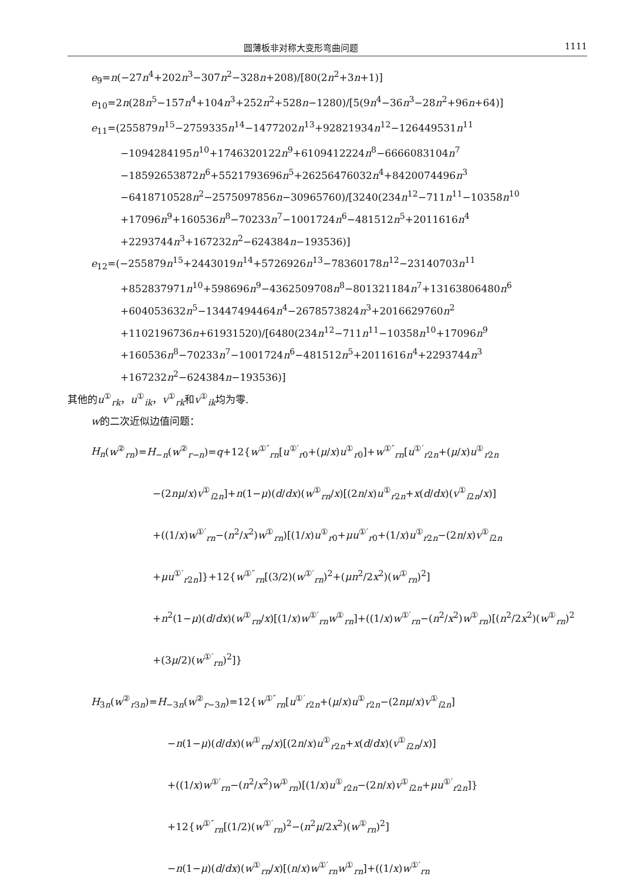圆薄板非对称大变形弯曲问题 1111
e<sub>9</sub>=n(−27n<sup>4</sup>+202n<sup>3</sup>−307n<sup>2</sup>−328n+208)/[80(2n<sup>2</sup>+3n+1)]
e<sub>10</sub>=2n(28n<sup>5</sup>−157n<sup>4</sup>+104n<sup>3</sup>+252n<sup>2</sup>+528n−1280)/[5(9n<sup>4</sup>−36n<sup>3</sup>−28n<sup>2</sup>+96n+64)]
e<sub>11</sub>=(255879n<sup>15</sup>−2759335n<sup>14</sup>−1477202n<sup>13</sup>+92821934n<sup>12</sup>−126449531n<sup>11</sup>
−1094284195n<sup>10</sup>+1746320122n<sup>9</sup>+6109412224n<sup>8</sup>−6666083104n<sup>7</sup>
−18592653872n<sup>6</sup>+5521793696n<sup>5</sup>+26256476032n<sup>4</sup>+8420074496n<sup>3</sup>
−6418710528n<sup>2</sup>−2575097856n−30965760)/[3240(234n<sup>12</sup>−711n<sup>11</sup>−10358n<sup>10</sup>
+17096n<sup>9</sup>+160536n<sup>8</sup>−70233n<sup>7</sup>−1001724n<sup>6</sup>−481512n<sup>5</sup>+2011616n<sup>4</sup>
+2293744n<sup>3</sup>+167232n<sup>2</sup>−624384n−193536)]
e<sub>12</sub>=(−255879n<sup>15</sup>+2443019n<sup>14</sup>+5726926n<sup>13</sup>−78360178n<sup>12</sup>−23140703n<sup>11</sup>
+852837971n<sup>10</sup>+598696n<sup>9</sup>−4362509708n<sup>8</sup>−801321184n<sup>7</sup>+13163806480n<sup>6</sup>
+604053632n<sup>5</sup>−13447494464n<sup>4</sup>−2678573824n<sup>3</sup>+2016629760n<sup>2</sup>
+1102196736n+61931520)/[6480(234n<sup>12</sup>−711n<sup>11</sup>−10358n<sup>10</sup>+17096n<sup>9</sup>
+160536n<sup>8</sup>−70233n<sup>7</sup>−1001724n<sup>6</sup>−481512n<sup>5</sup>+2011616n<sup>4</sup>+2293744n<sup>3</sup>
+167232n<sup>2</sup>−624384n−193536)]
其他的u<sup>①</sup><sub>rk</sub>，u<sup>①</sup><sub>ik</sub>，v<sup>①</sup><sub>rk</sub>和v<sup>①</sup><sub>ik</sub>均为零.
w的二次近似边值问题：
H<sub>n</sub>(w<sup>②</sup><sub>rn</sub>)=H<sub>−n</sub>(w<sup>②</sup><sub>r−n</sub>)=q+12{w<sup>①″</sup><sub>rn</sub>[u<sup>①′</sup><sub>r0</sub>+(μ/x)u<sup>①</sup><sub>r0</sub>]+w<sup>①″</sup><sub>rn</sub>[u<sup>①′</sup><sub>r2n</sub>+(μ/x)u<sup>①</sup><sub>r2n</sub>
−(2nμ/x)v<sup>①</sup><sub>i2n</sub>]+n(1−μ)(d/dx)(w<sup>①</sup><sub>rn</sub>/x)[(2n/x)u<sup>①</sup><sub>r2n</sub>+x(d/dx)(v<sup>①</sup><sub>i2n</sub>/x)]
+((1/x)w<sup>①′</sup><sub>rn</sub>−(n<sup>2</sup>/x<sup>2</sup>)w<sup>①</sup><sub>rn</sub>)[(1/x)u<sup>①</sup><sub>r0</sub>+μu<sup>①′</sup><sub>r0</sub>+(1/x)u<sup>①</sup><sub>r2n</sub>−(2n/x)v<sup>①</sup><sub>i2n</sub>
+μu<sup>①′</sup><sub>r2n</sub>]}+12{w<sup>①″</sup><sub>rn</sub>[(3/2)(w<sup>①′</sup><sub>rn</sub>)<sup>2</sup>+(μn<sup>2</sup>/2x<sup>2</sup>)(w<sup>①</sup><sub>rn</sub>)<sup>2</sup>]
+n<sup>2</sup>(1−μ)(d/dx)(w<sup>①</sup><sub>rn</sub>/x)[(1/x)w<sup>①′</sup><sub>rn</sub>w<sup>①</sup><sub>rn</sub>]+((1/x)w<sup>①′</sup><sub>rn</sub>−(n<sup>2</sup>/x<sup>2</sup>)w<sup>①</sup><sub>rn</sub>)[(n<sup>2</sup>/2x<sup>2</sup>)(w<sup>①</sup><sub>rn</sub>)<sup>2</sup>
+(3μ/2)(w<sup>①′</sup><sub>rn</sub>)<sup>2</sup>]}
H<sub>3n</sub>(w<sup>②</sup><sub>r3n</sub>)=H<sub>−3n</sub>(w<sup>②</sup><sub>r−3n</sub>)=12{w<sup>①″</sup><sub>rn</sub>[u<sup>①′</sup><sub>r2n</sub>+(μ/x)u<sup>①</sup><sub>r2n</sub>−(2nμ/x)v<sup>①</sup><sub>i2n</sub>]
−n(1−μ)(d/dx)(w<sup>①</sup><sub>rn</sub>/x)[(2n/x)u<sup>①</sup><sub>r2n</sub>+x(d/dx)(v<sup>①</sup><sub>i2n</sub>/x)]
+((1/x)w<sup>①′</sup><sub>rn</sub>−(n<sup>2</sup>/x<sup>2</sup>)w<sup>①</sup><sub>rn</sub>)[(1/x)u<sup>①</sup><sub>r2n</sub>−(2n/x)v<sup>①</sup><sub>i2n</sub>+μu<sup>①′</sup><sub>r2n</sub>]}
+12{w<sup>①″</sup><sub>rn</sub>[(1/2)(w<sup>①′</sup><sub>rn</sub>)<sup>2</sup>−(n<sup>2</sup>μ/2x<sup>2</sup>)(w<sup>①</sup><sub>rn</sub>)<sup>2</sup>]
−n(1−μ)(d/dx)(w<sup>①</sup><sub>rn</sub>/x)[(n/x)w<sup>①′</sup><sub>rn</sub>w<sup>①</sup><sub>rn</sub>]+((1/x)w<sup>①′</sup><sub>rn</sub>